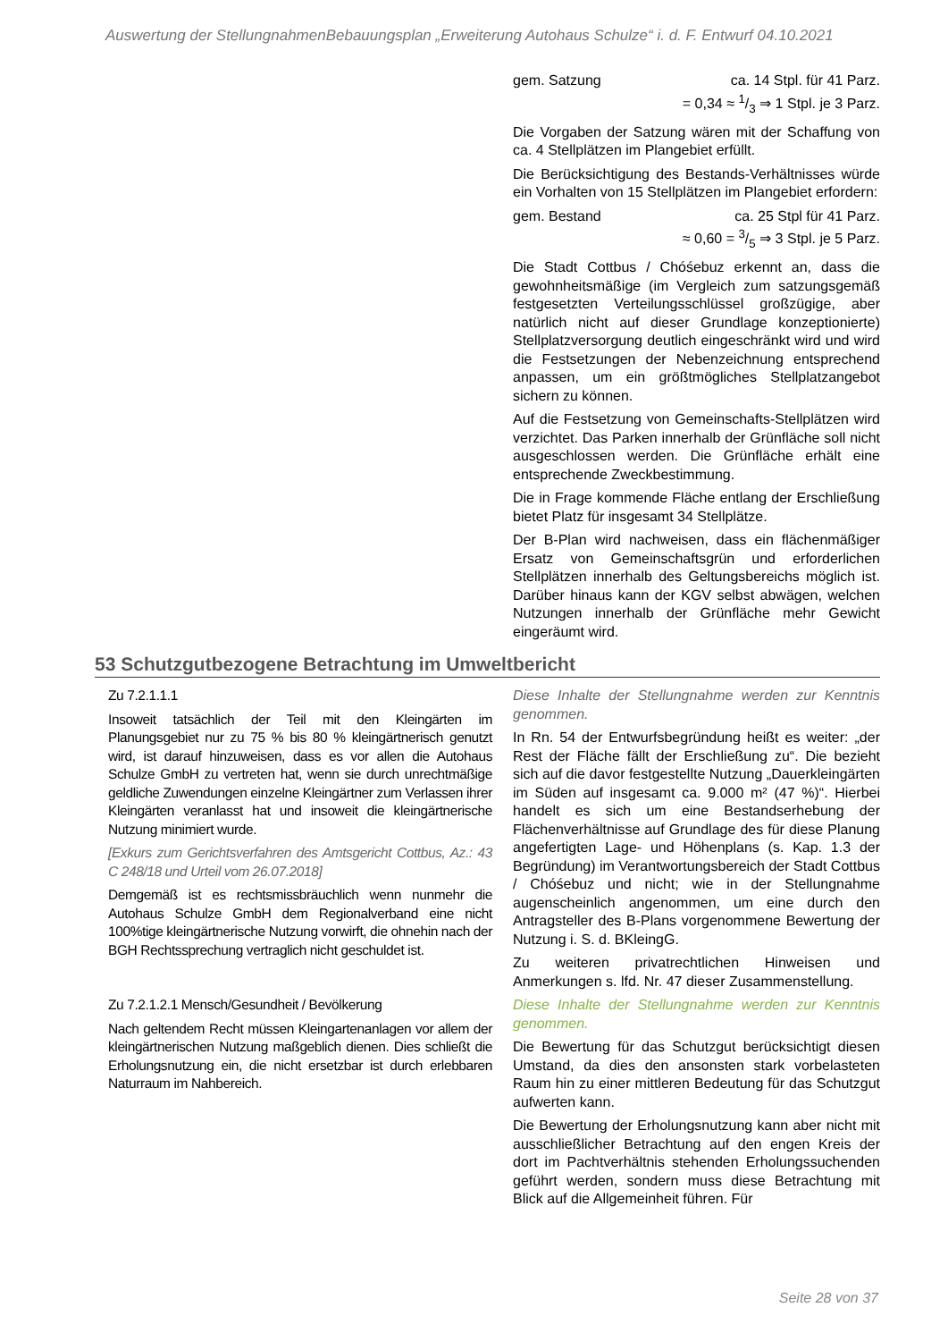Auswertung der StellungnahmenBebauungsplan „Erweiterung Autohaus Schulze“ i. d. F. Entwurf 04.10.2021
| | gem. Satzung ca. 14 Stpl. für 41 Parz. = 0,34 ≈ 1/3 ⇒ 1 Stpl. je 3 Parz. Die Vorgaben der Satzung wären mit der Schaffung von ca. 4 Stellplätzen im Plangebiet erfüllt. Die Berücksichtigung des Bestands-Verhältnisses würde ein Vorhalten von 15 Stellplätzen im Plangebiet erfordern: gem. Bestand ca. 25 Stpl für 41 Parz. ≈ 0,60 = 3/5 ⇒ 3 Stpl. je 5 Parz. Die Stadt Cottbus / Chóśebuz erkennt an, dass die gewohnheitsmäßige (im Vergleich zum satzungsgemäß festgesetzten Verteilungsschlüssel großzügige, aber natürlich nicht auf dieser Grundlage konzeptionierte) Stellplatzversorgung deutlich eingeschränkt wird und wird die Festsetzungen der Nebenzeichnung entsprechend anpassen, um ein größtmögliches Stellplatzangebot sichern zu können. Auf die Festsetzung von Gemeinschafts-Stellplätzen wird verzichtet. Das Parken innerhalb der Grünfläche soll nicht ausgeschlossen werden. Die Grünfläche erhält eine entsprechende Zweckbestimmung. Die in Frage kommende Fläche entlang der Erschließung bietet Platz für insgesamt 34 Stellplätze. Der B-Plan wird nachweisen, dass ein flächenmäßiger Ersatz von Gemeinschaftsgrün und erforderlichen Stellplätzen innerhalb des Geltungsbereichs möglich ist. Darüber hinaus kann der KGV selbst abwägen, welchen Nutzungen innerhalb der Grünfläche mehr Gewicht eingeräumt wird. |
53 Schutzgutbezogene Betrachtung im Umweltbericht
| Zu 7.2.1.1.1 Insoweit tatsächlich der Teil mit den Kleingärten im Planungsgebiet nur zu 75 % bis 80 % kleingärtnerisch genutzt wird, ist darauf hinzuweisen, dass es vor allen die Autohaus Schulze GmbH zu vertreten hat, wenn sie durch unrechtmäßige geldliche Zuwendungen einzelne Kleingärtner zum Verlassen ihrer Kleingärten veranlasst hat und insoweit die kleingärtnerische Nutzung minimiert wurde. [Exkurs zum Gerichtsverfahren des Amtsgericht Cottbus, Az.: 43 C 248/18 und Urteil vom 26.07.2018] Demgemäß ist es rechtsmissbräuchlich wenn nunmehr die Autohaus Schulze GmbH dem Regionalverband eine nicht 100%tige kleingärtnerische Nutzung vorwirft, die ohnehin nach der BGH Rechtssprechung vertraglich nicht geschuldet ist. | Diese Inhalte der Stellungnahme werden zur Kenntnis genommen. In Rn. 54 der Entwurfsbegründung heißt es weiter: „der Rest der Fläche fällt der Erschließung zu“. Die bezieht sich auf die davor festgestellte Nutzung „Dauerkleingärten im Süden auf insgesamt ca. 9.000 m² (47 %)“. Hierbei handelt es sich um eine Bestandserhebung der Flächenverhältnisse auf Grundlage des für diese Planung angefertigten Lage- und Höhenplans (s. Kap. 1.3 der Begründung) im Verantwortungsbereich der Stadt Cottbus / Chóśebuz und nicht; wie in der Stellungnahme augenscheinlich angenommen, um eine durch den Antragsteller des B-Plans vorgenommene Bewertung der Nutzung i. S. d. BKleingG. Zu weiteren privatrechtlichen Hinweisen und Anmerkungen s. lfd. Nr. 47 dieser Zusammenstellung. |
| Zu 7.2.1.2.1 Mensch/Gesundheit / Bevölkerung Nach geltendem Recht müssen Kleingartenanlagen vor allem der kleingärtnerischen Nutzung maßgeblich dienen. Dies schließt die Erholungsnutzung ein, die nicht ersetzbar ist durch erlebbaren Naturraum im Nahbereich. | Diese Inhalte der Stellungnahme werden zur Kenntnis genommen. Die Bewertung für das Schutzgut berücksichtigt diesen Umstand, da dies den ansonsten stark vorbelasteten Raum hin zu einer mittleren Bedeutung für das Schutzgut aufwerten kann. Die Bewertung der Erholungsnutzung kann aber nicht mit ausschließlicher Betrachtung auf den engen Kreis der dort im Pachtverhältnis stehenden Erholungssuchenden geführt werden, sondern muss diese Betrachtung mit Blick auf die Allgemeinheit führen. Für |
Seite 28 von 37